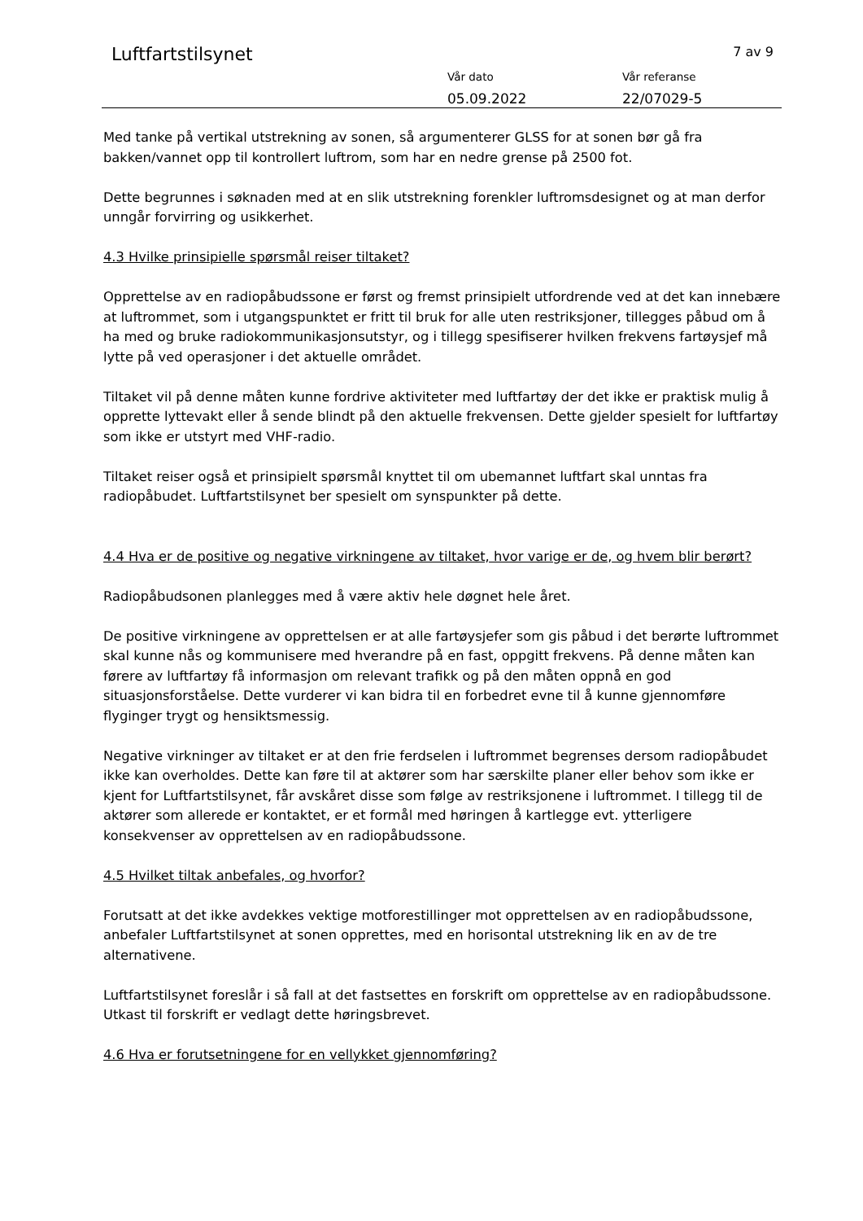Luftfartstilsynet 7 av 9
Vår dato
05.09.2022
Vår referanse
22/07029-5
Med tanke på vertikal utstrekning av sonen, så argumenterer GLSS for at sonen bør gå fra bakken/vannet opp til kontrollert luftrom, som har en nedre grense på 2500 fot.
Dette begrunnes i søknaden med at en slik utstrekning forenkler luftromsdesignet og at man derfor unngår forvirring og usikkerhet.
4.3 Hvilke prinsipielle spørsmål reiser tiltaket?
Opprettelse av en radiopåbudssone er først og fremst prinsipielt utfordrende ved at det kan innebære at luftrommet, som i utgangspunktet er fritt til bruk for alle uten restriksjoner, tillegges påbud om å ha med og bruke radiokommunikasjonsutstyr, og i tillegg spesifiserer hvilken frekvens fartøysjef må lytte på ved operasjoner i det aktuelle området.
Tiltaket vil på denne måten kunne fordrive aktiviteter med luftfartøy der det ikke er praktisk mulig å opprette lyttevakt eller å sende blindt på den aktuelle frekvensen. Dette gjelder spesielt for luftfartøy som ikke er utstyrt med VHF-radio.
Tiltaket reiser også et prinsipielt spørsmål knyttet til om ubemannet luftfart skal unntas fra radiopåbudet. Luftfartstilsynet ber spesielt om synspunkter på dette.
4.4 Hva er de positive og negative virkningene av tiltaket, hvor varige er de, og hvem blir berørt?
Radiopåbudsonen planlegges med å være aktiv hele døgnet hele året.
De positive virkningene av opprettelsen er at alle fartøysjefer som gis påbud i det berørte luftrommet skal kunne nås og kommunisere med hverandre på en fast, oppgitt frekvens. På denne måten kan førere av luftfartøy få informasjon om relevant trafikk og på den måten oppnå en god situasjonsforståelse. Dette vurderer vi kan bidra til en forbedret evne til å kunne gjennomføre flyginger trygt og hensiktsmessig.
Negative virkninger av tiltaket er at den frie ferdselen i luftrommet begrenses dersom radiopåbudet ikke kan overholdes. Dette kan føre til at aktører som har særskilte planer eller behov som ikke er kjent for Luftfartstilsynet, får avskåret disse som følge av restriksjonene i luftrommet. I tillegg til de aktører som allerede er kontaktet, er et formål med høringen å kartlegge evt. ytterligere konsekvenser av opprettelsen av en radiopåbudssone.
4.5 Hvilket tiltak anbefales, og hvorfor?
Forutsatt at det ikke avdekkes vektige motforestillinger mot opprettelsen av en radiopåbudssone, anbefaler Luftfartstilsynet at sonen opprettes, med en horisontal utstrekning lik en av de tre alternativene.
Luftfartstilsynet foreslår i så fall at det fastsettes en forskrift om opprettelse av en radiopåbudssone. Utkast til forskrift er vedlagt dette høringsbrevet.
4.6 Hva er forutsetningene for en vellykket gjennomføring?